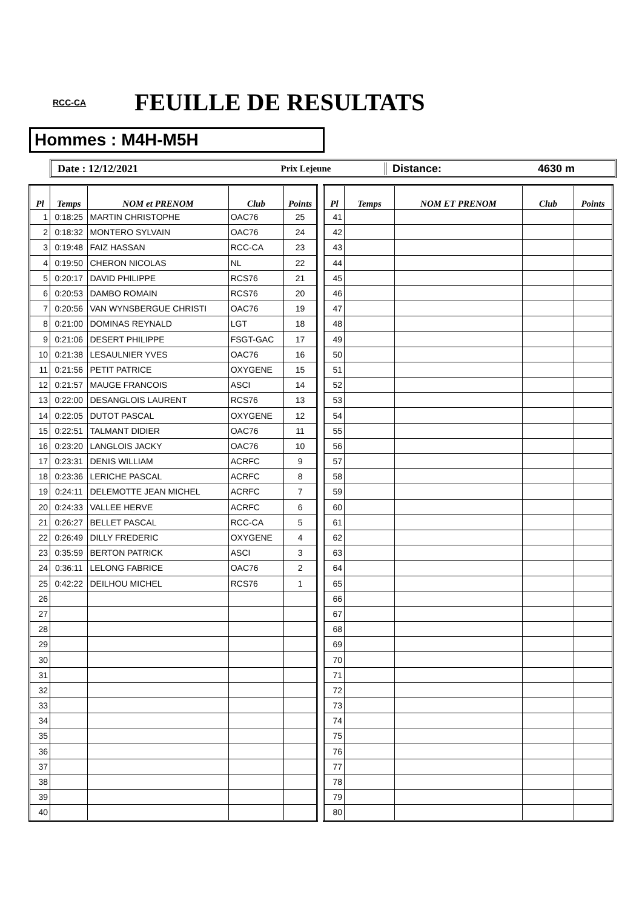RCC-CA
FEUILLE DE RESULTATS
Hommes : M4H-M5H
Date : 12/12/2021
Prix Lejeune
Distance: 4630 m
| Pl | Temps | NOM et PRENOM | Club | Points |
| --- | --- | --- | --- | --- |
| 1 | 0:18:25 | MARTIN CHRISTOPHE | OAC76 | 25 |
| 2 | 0:18:32 | MONTERO SYLVAIN | OAC76 | 24 |
| 3 | 0:19:48 | FAIZ HASSAN | RCC-CA | 23 |
| 4 | 0:19:50 | CHERON NICOLAS | NL | 22 |
| 5 | 0:20:17 | DAVID PHILIPPE | RCS76 | 21 |
| 6 | 0:20:53 | DAMBO ROMAIN | RCS76 | 20 |
| 7 | 0:20:56 | VAN WYNSBERGUE CHRISTI | OAC76 | 19 |
| 8 | 0:21:00 | DOMINAS REYNALD | LGT | 18 |
| 9 | 0:21:06 | DESERT PHILIPPE | FSGT-GAC | 17 |
| 10 | 0:21:38 | LESAULNIER YVES | OAC76 | 16 |
| 11 | 0:21:56 | PETIT PATRICE | OXYGENE | 15 |
| 12 | 0:21:57 | MAUGE FRANCOIS | ASCI | 14 |
| 13 | 0:22:00 | DESANGLOIS LAURENT | RCS76 | 13 |
| 14 | 0:22:05 | DUTOT PASCAL | OXYGENE | 12 |
| 15 | 0:22:51 | TALMANT DIDIER | OAC76 | 11 |
| 16 | 0:23:20 | LANGLOIS JACKY | OAC76 | 10 |
| 17 | 0:23:31 | DENIS WILLIAM | ACRFC | 9 |
| 18 | 0:23:36 | LERICHE PASCAL | ACRFC | 8 |
| 19 | 0:24:11 | DELEMOTTE JEAN MICHEL | ACRFC | 7 |
| 20 | 0:24:33 | VALLEE HERVE | ACRFC | 6 |
| 21 | 0:26:27 | BELLET PASCAL | RCC-CA | 5 |
| 22 | 0:26:49 | DILLY FREDERIC | OXYGENE | 4 |
| 23 | 0:35:59 | BERTON PATRICK | ASCI | 3 |
| 24 | 0:36:11 | LELONG FABRICE | OAC76 | 2 |
| 25 | 0:42:22 | DEILHOU MICHEL | RCS76 | 1 |
| 26 | | | | |
| 27 | | | | |
| 28 | | | | |
| 29 | | | | |
| 30 | | | | |
| 31 | | | | |
| 32 | | | | |
| 33 | | | | |
| 34 | | | | |
| 35 | | | | |
| 36 | | | | |
| 37 | | | | |
| 38 | | | | |
| 39 | | | | |
| 40 | | | | |
| Pl | Temps | NOM ET PRENOM | Club | Points |
| --- | --- | --- | --- | --- |
| 41 | | | | |
| 42 | | | | |
| 43 | | | | |
| 44 | | | | |
| 45 | | | | |
| 46 | | | | |
| 47 | | | | |
| 48 | | | | |
| 49 | | | | |
| 50 | | | | |
| 51 | | | | |
| 52 | | | | |
| 53 | | | | |
| 54 | | | | |
| 55 | | | | |
| 56 | | | | |
| 57 | | | | |
| 58 | | | | |
| 59 | | | | |
| 60 | | | | |
| 61 | | | | |
| 62 | | | | |
| 63 | | | | |
| 64 | | | | |
| 65 | | | | |
| 66 | | | | |
| 67 | | | | |
| 68 | | | | |
| 69 | | | | |
| 70 | | | | |
| 71 | | | | |
| 72 | | | | |
| 73 | | | | |
| 74 | | | | |
| 75 | | | | |
| 76 | | | | |
| 77 | | | | |
| 78 | | | | |
| 79 | | | | |
| 80 | | | | |